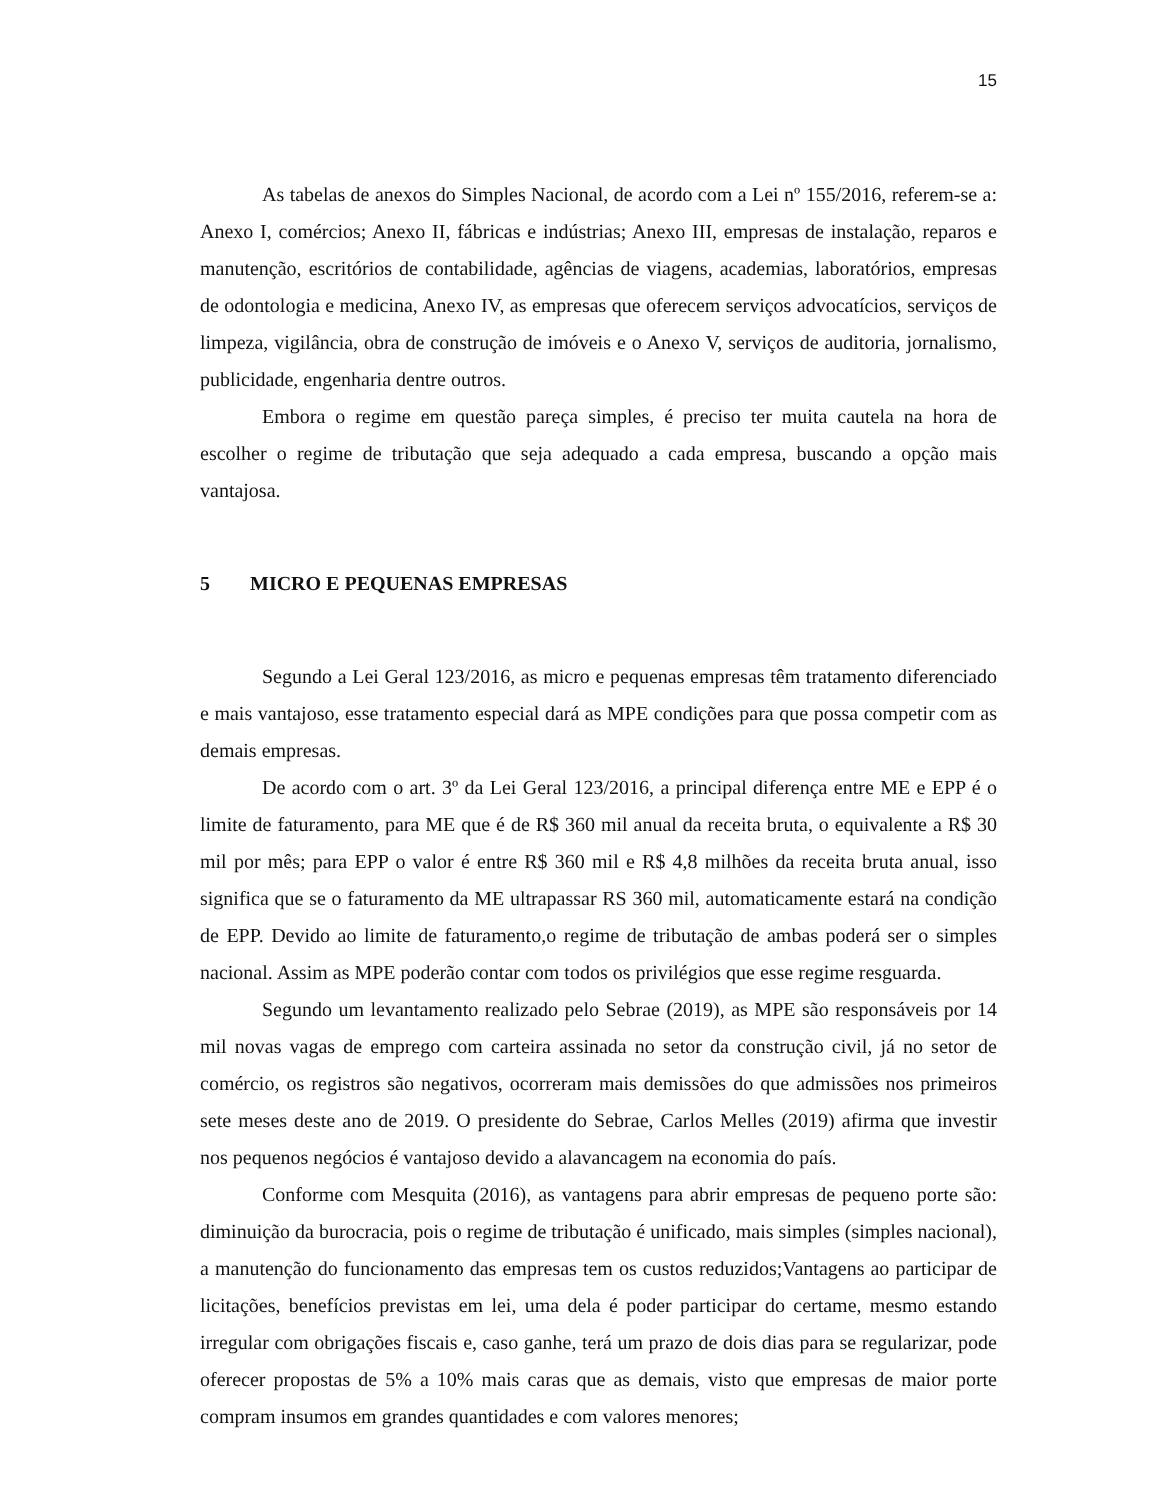15
As tabelas de anexos do Simples Nacional, de acordo com a Lei nº 155/2016, referem-se a: Anexo I, comércios; Anexo II, fábricas e indústrias; Anexo III, empresas de instalação, reparos e manutenção, escritórios de contabilidade, agências de viagens, academias, laboratórios, empresas de odontologia e medicina, Anexo IV, as empresas que oferecem serviços advocatícios, serviços de limpeza, vigilância, obra de construção de imóveis e o Anexo V, serviços de auditoria, jornalismo, publicidade, engenharia dentre outros.
Embora o regime em questão pareça simples, é preciso ter muita cautela na hora de escolher o regime de tributação que seja adequado a cada empresa, buscando a opção mais vantajosa.
5 MICRO E PEQUENAS EMPRESAS
Segundo a Lei Geral 123/2016, as micro e pequenas empresas têm tratamento diferenciado e mais vantajoso, esse tratamento especial dará as MPE condições para que possa competir com as demais empresas.
De acordo com o art. 3º da Lei Geral 123/2016, a principal diferença entre ME e EPP é o limite de faturamento, para ME que é de R$ 360 mil anual da receita bruta, o equivalente a R$ 30 mil por mês; para EPP o valor é entre R$ 360 mil e R$ 4,8 milhões da receita bruta anual, isso significa que se o faturamento da ME ultrapassar RS 360 mil, automaticamente estará na condição de EPP. Devido ao limite de faturamento,o regime de tributação de ambas poderá ser o simples nacional. Assim as MPE poderão contar com todos os privilégios que esse regime resguarda.
Segundo um levantamento realizado pelo Sebrae (2019), as MPE são responsáveis por 14 mil novas vagas de emprego com carteira assinada no setor da construção civil, já no setor de comércio, os registros são negativos, ocorreram mais demissões do que admissões nos primeiros sete meses deste ano de 2019. O presidente do Sebrae, Carlos Melles (2019) afirma que investir nos pequenos negócios é vantajoso devido a alavancagem na economia do país.
Conforme com Mesquita (2016), as vantagens para abrir empresas de pequeno porte são: diminuição da burocracia, pois o regime de tributação é unificado, mais simples (simples nacional), a manutenção do funcionamento das empresas tem os custos reduzidos;Vantagens ao participar de licitações, benefícios previstas em lei, uma dela é poder participar do certame, mesmo estando irregular com obrigações fiscais e, caso ganhe, terá um prazo de dois dias para se regularizar, pode oferecer propostas de 5% a 10% mais caras que as demais, visto que empresas de maior porte compram insumos em grandes quantidades e com valores menores;